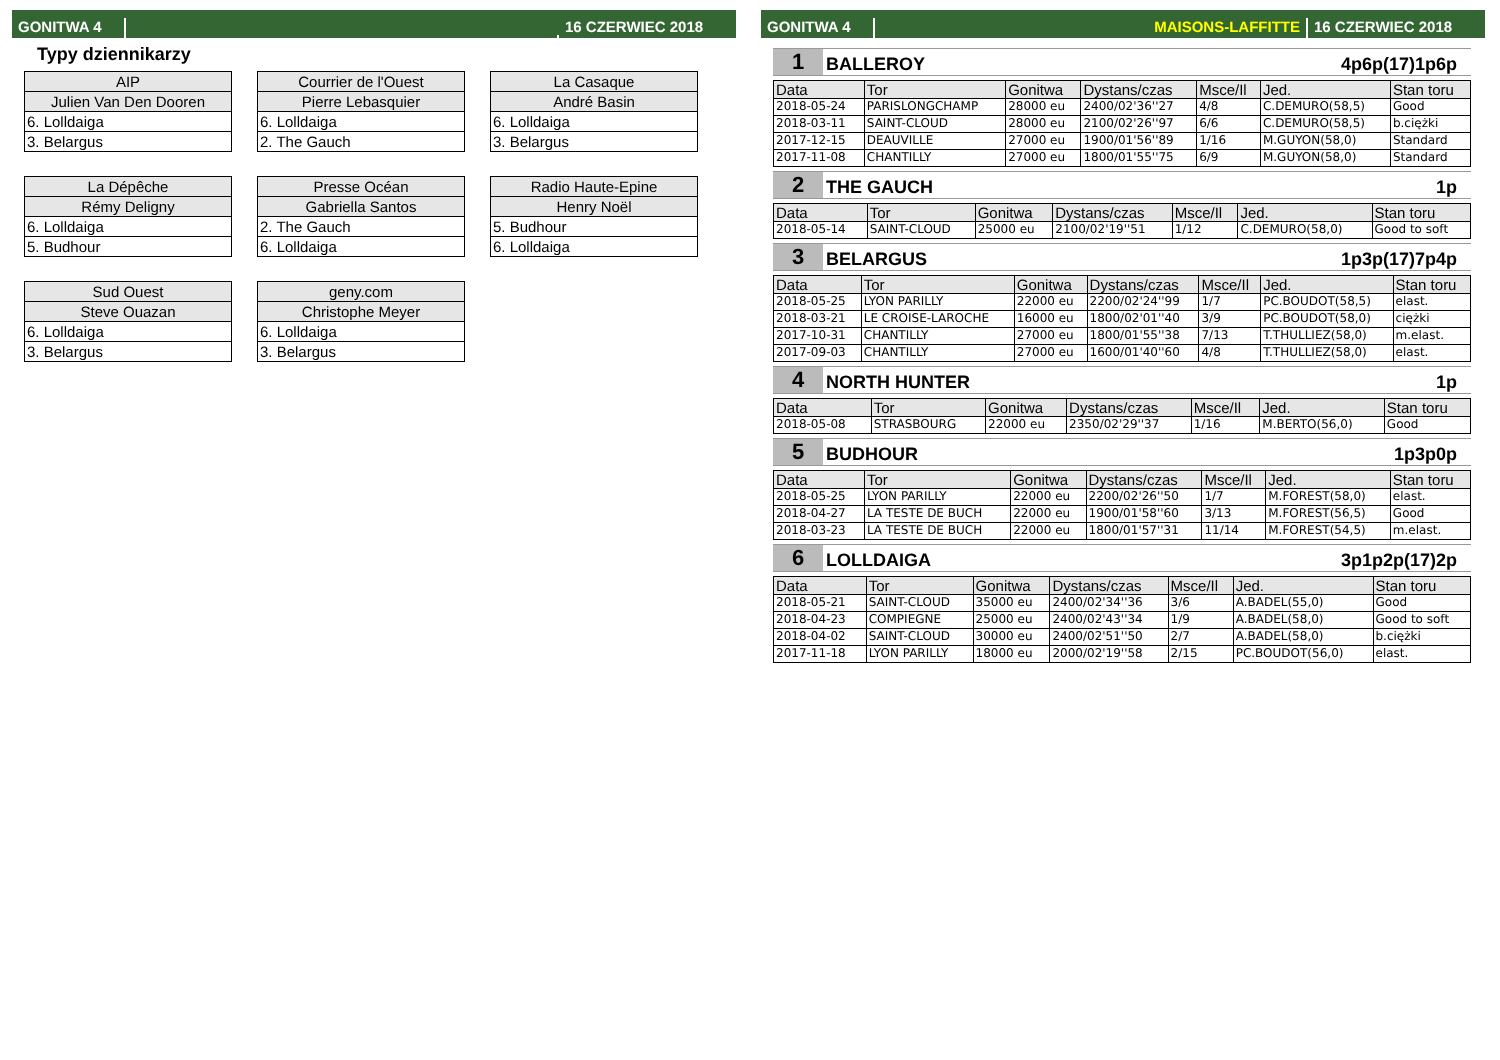GONITWA 4
16 CZERWIEC 2018
Typy dziennikarzy
| AIP |
| Julien Van Den Dooren |
| 6. Lolldaiga |
| 3. Belargus |
| Courrier de l'Ouest |
| Pierre Lebasquier |
| 6. Lolldaiga |
| 2. The Gauch |
| La Casaque |
| André Basin |
| 6. Lolldaiga |
| 3. Belargus |
| La Dépêche |
| Rémy Deligny |
| 6. Lolldaiga |
| 5. Budhour |
| Presse Océan |
| Gabriella Santos |
| 2. The Gauch |
| 6. Lolldaiga |
| Radio Haute-Epine |
| Henry Noël |
| 5. Budhour |
| 6. Lolldaiga |
| Sud Ouest |
| Steve Ouazan |
| 6. Lolldaiga |
| 3. Belargus |
| geny.com |
| Christophe Meyer |
| 6. Lolldaiga |
| 3. Belargus |
GONITWA 4
MAISONS-LAFFITTE
16 CZERWIEC 2018
1
BALLEROY
4p6p(17)1p6p
| Data | Tor | Gonitwa | Dystans/czas | Msce/Il | Jed. | Stan toru |
| --- | --- | --- | --- | --- | --- | --- |
| 2018-05-24 | PARISLONGCHAMP | 28000 eu | 2400/02'36''27 | 4/8 | C.DEMURO(58,5) | Good |
| 2018-03-11 | SAINT-CLOUD | 28000 eu | 2100/02'26''97 | 6/6 | C.DEMURO(58,5) | b.ciężki |
| 2017-12-15 | DEAUVILLE | 27000 eu | 1900/01'56''89 | 1/16 | M.GUYON(58,0) | Standard |
| 2017-11-08 | CHANTILLY | 27000 eu | 1800/01'55''75 | 6/9 | M.GUYON(58,0) | Standard |
2
THE GAUCH
1p
| Data | Tor | Gonitwa | Dystans/czas | Msce/Il | Jed. | Stan toru |
| --- | --- | --- | --- | --- | --- | --- |
| 2018-05-14 | SAINT-CLOUD | 25000 eu | 2100/02'19''51 | 1/12 | C.DEMURO(58,0) | Good to soft |
3
BELARGUS
1p3p(17)7p4p
| Data | Tor | Gonitwa | Dystans/czas | Msce/Il | Jed. | Stan toru |
| --- | --- | --- | --- | --- | --- | --- |
| 2018-05-25 | LYON PARILLY | 22000 eu | 2200/02'24''99 | 1/7 | PC.BOUDOT(58,5) | elast. |
| 2018-03-21 | LE CROISE-LAROCHE | 16000 eu | 1800/02'01''40 | 3/9 | PC.BOUDOT(58,0) | ciężki |
| 2017-10-31 | CHANTILLY | 27000 eu | 1800/01'55''38 | 7/13 | T.THULLIEZ(58,0) | m.elast. |
| 2017-09-03 | CHANTILLY | 27000 eu | 1600/01'40''60 | 4/8 | T.THULLIEZ(58,0) | elast. |
4
NORTH HUNTER
1p
| Data | Tor | Gonitwa | Dystans/czas | Msce/Il | Jed. | Stan toru |
| --- | --- | --- | --- | --- | --- | --- |
| 2018-05-08 | STRASBOURG | 22000 eu | 2350/02'29''37 | 1/16 | M.BERTO(56,0) | Good |
5
BUDHOUR
1p3p0p
| Data | Tor | Gonitwa | Dystans/czas | Msce/Il | Jed. | Stan toru |
| --- | --- | --- | --- | --- | --- | --- |
| 2018-05-25 | LYON PARILLY | 22000 eu | 2200/02'26''50 | 1/7 | M.FOREST(58,0) | elast. |
| 2018-04-27 | LA TESTE DE BUCH | 22000 eu | 1900/01'58''60 | 3/13 | M.FOREST(56,5) | Good |
| 2018-03-23 | LA TESTE DE BUCH | 22000 eu | 1800/01'57''31 | 11/14 | M.FOREST(54,5) | m.elast. |
6
LOLLDAIGA
3p1p2p(17)2p
| Data | Tor | Gonitwa | Dystans/czas | Msce/Il | Jed. | Stan toru |
| --- | --- | --- | --- | --- | --- | --- |
| 2018-05-21 | SAINT-CLOUD | 35000 eu | 2400/02'34''36 | 3/6 | A.BADEL(55,0) | Good |
| 2018-04-23 | COMPIEGNE | 25000 eu | 2400/02'43''34 | 1/9 | A.BADEL(58,0) | Good to soft |
| 2018-04-02 | SAINT-CLOUD | 30000 eu | 2400/02'51''50 | 2/7 | A.BADEL(58,0) | b.ciężki |
| 2017-11-18 | LYON PARILLY | 18000 eu | 2000/02'19''58 | 2/15 | PC.BOUDOT(56,0) | elast. |